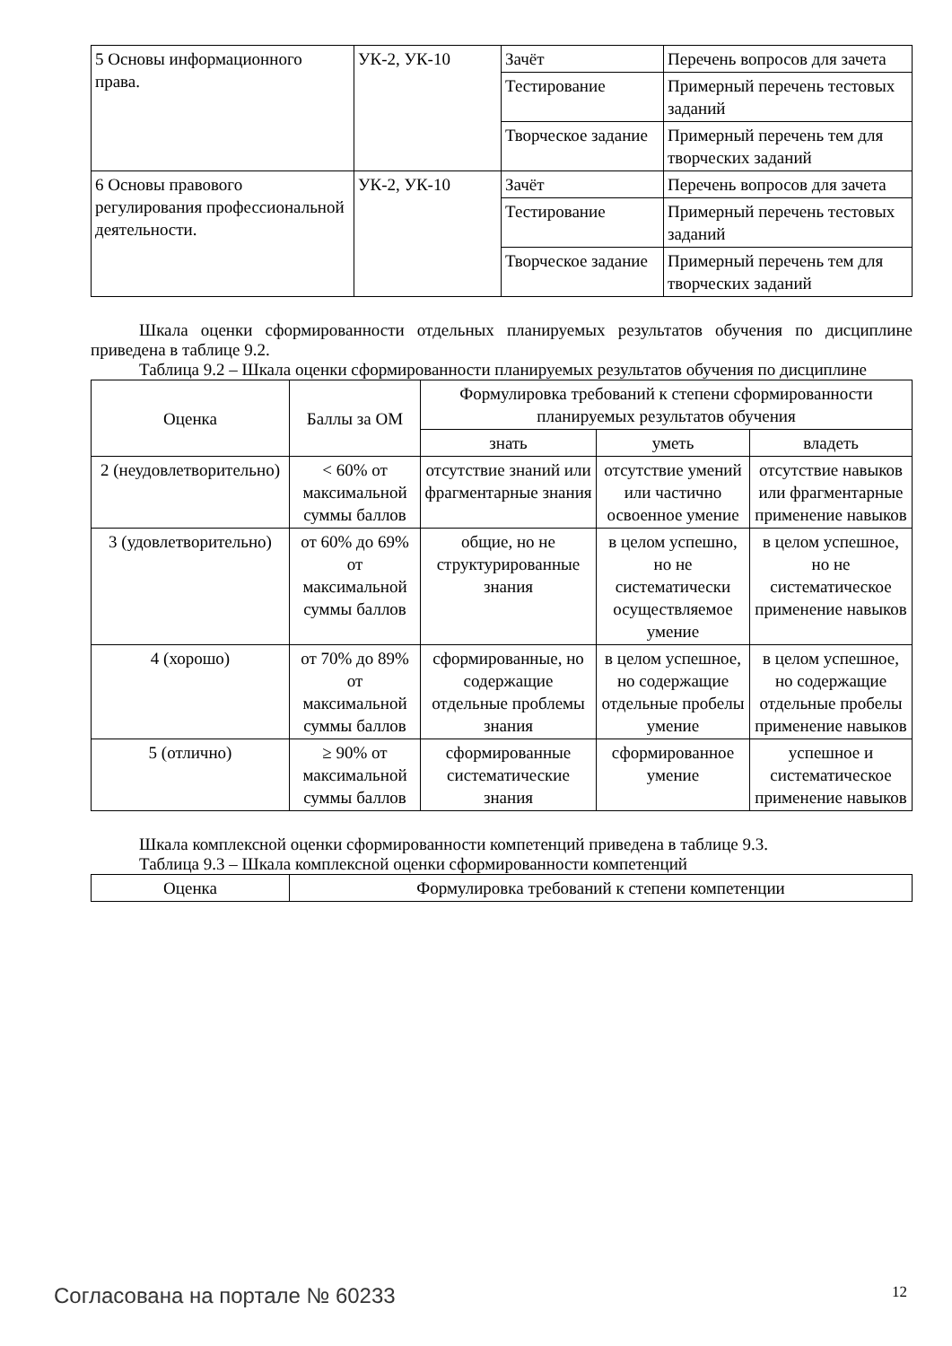| 5 Основы информационного права. | УК-2, УК-10 | Зачёт | Перечень вопросов для зачета |
| | | Тестирование | Примерный перечень тестовых заданий |
| | | Творческое задание | Примерный перечень тем для творческих заданий |
| 6 Основы правового регулирования профессиональной деятельности. | УК-2, УК-10 | Зачёт | Перечень вопросов для зачета |
| | | Тестирование | Примерный перечень тестовых заданий |
| | | Творческое задание | Примерный перечень тем для творческих заданий |
Шкала оценки сформированности отдельных планируемых результатов обучения по дисциплине приведена в таблице 9.2.
Таблица 9.2 – Шкала оценки сформированности планируемых результатов обучения по дисциплине
| Оценка | Баллы за ОМ | Формулировка требований к степени сформированности планируемых результатов обучения | | |
| --- | --- | --- | --- | --- |
| | | знать | уметь | владеть |
| 2 (неудовлетворительно) | < 60% от максимальной суммы баллов | отсутствие знаний или фрагментарные знания | отсутствие умений или частично освоенное умение | отсутствие навыков или фрагментарные применение навыков |
| 3 (удовлетворительно) | от 60% до 69% от максимальной суммы баллов | общие, но не структурированные знания | в целом успешно, но не систематически осуществляемое умение | в целом успешное, но не систематическое применение навыков |
| 4 (хорошо) | от 70% до 89% от максимальной суммы баллов | сформированные, но содержащие отдельные проблемы знания | в целом успешное, но содержащие отдельные пробелы умение | в целом успешное, но содержащие отдельные пробелы применение навыков |
| 5 (отлично) | ≥ 90% от максимальной суммы баллов | сформированные систематические знания | сформированное умение | успешное и систематическое применение навыков |
Шкала комплексной оценки сформированности компетенций приведена в таблице 9.3.
Таблица 9.3 – Шкала комплексной оценки сформированности компетенций
| Оценка | Формулировка требований к степени компетенции |
| --- | --- |
Согласована на портале № 60233 12